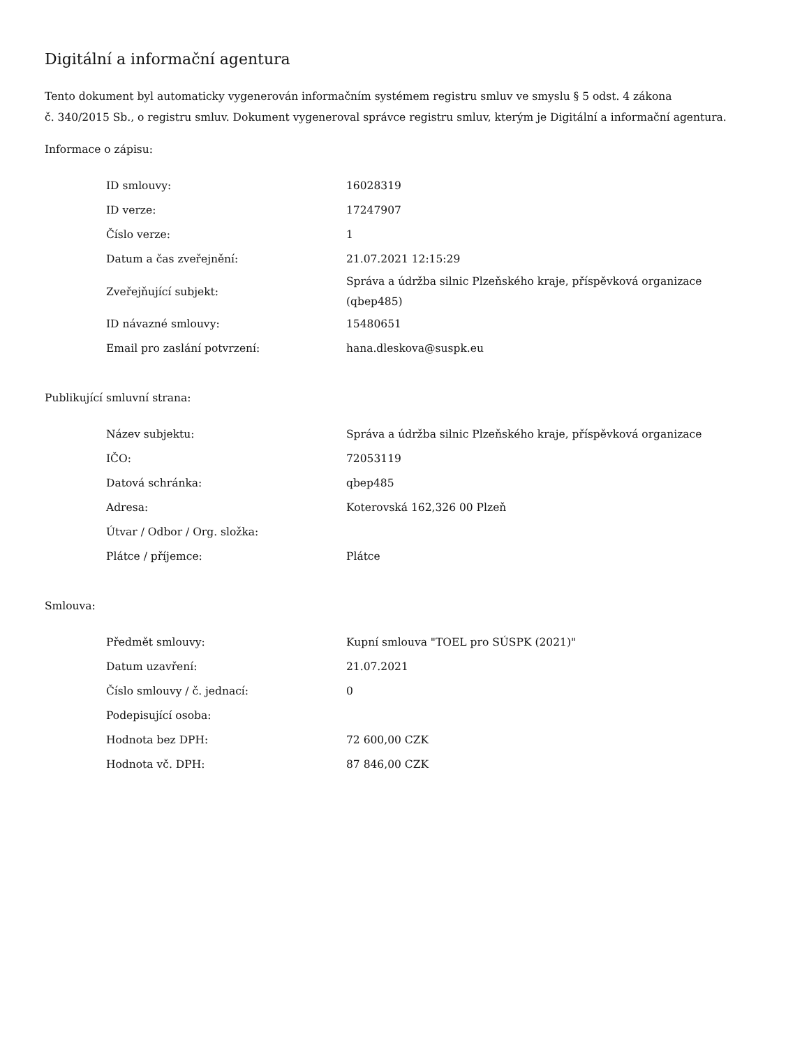Digitální a informační agentura
Tento dokument byl automaticky vygenerován informačním systémem registru smluv ve smyslu § 5 odst. 4 zákona
č. 340/2015 Sb., o registru smluv. Dokument vygeneroval správce registru smluv, kterým je Digitální a informační agentura.
Informace o zápisu:
| ID smlouvy: | 16028319 |
| ID verze: | 17247907 |
| Číslo verze: | 1 |
| Datum a čas zveřejnění: | 21.07.2021 12:15:29 |
| Zveřejňující subjekt: | Správa a údržba silnic Plzeňského kraje, příspěvková organizace (qbep485) |
| ID návazné smlouvy: | 15480651 |
| Email pro zaslání potvrzení: | hana.dleskova@suspk.eu |
Publikující smluvní strana:
| Název subjektu: | Správa a údržba silnic Plzeňského kraje, příspěvková organizace |
| IČO: | 72053119 |
| Datová schránka: | qbep485 |
| Adresa: | Koterovská 162,326 00 Plzeň |
| Útvar / Odbor / Org. složka: | |
| Plátce / příjemce: | Plátce |
Smlouva:
| Předmět smlouvy: | Kupní smlouva "TOEL pro SÚSPK (2021)" |
| Datum uzavření: | 21.07.2021 |
| Číslo smlouvy / č. jednací: | 0 |
| Podepisující osoba: | |
| Hodnota bez DPH: | 72 600,00 CZK |
| Hodnota vč. DPH: | 87 846,00 CZK |